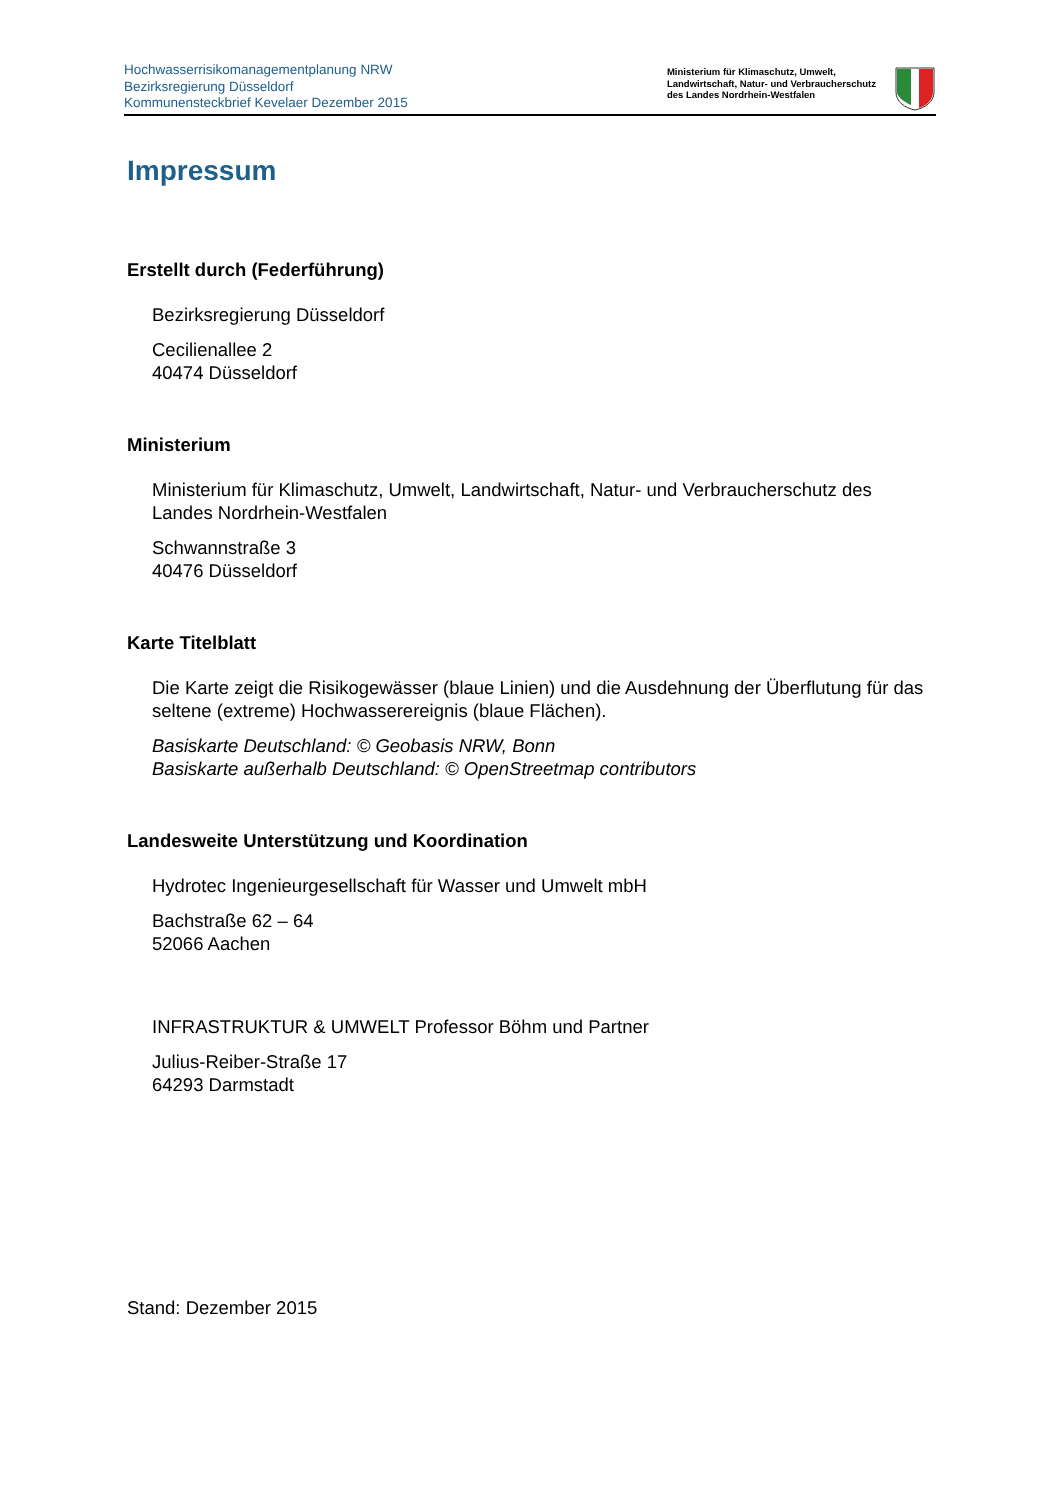Hochwasserrisikomanagementplanung NRW
Bezirksregierung Düsseldorf
Kommunensteckbrief Kevelaer Dezember 2015
Ministerium für Klimaschutz, Umwelt,
Landwirtschaft, Natur- und Verbraucherschutz
des Landes Nordrhein-Westfalen
Impressum
Erstellt durch (Federführung)
Bezirksregierung Düsseldorf
Cecilienallee 2
40474 Düsseldorf
Ministerium
Ministerium für Klimaschutz, Umwelt, Landwirtschaft, Natur- und Verbraucherschutz des Landes Nordrhein-Westfalen
Schwannstraße 3
40476 Düsseldorf
Karte Titelblatt
Die Karte zeigt die Risikogewässer (blaue Linien) und die Ausdehnung der Überflutung für das seltene (extreme) Hochwasserereignis (blaue Flächen).
Basiskarte Deutschland: © Geobasis NRW, Bonn
Basiskarte außerhalb Deutschland: © OpenStreetmap contributors
Landesweite Unterstützung und Koordination
Hydrotec Ingenieurgesellschaft für Wasser und Umwelt mbH
Bachstraße 62 – 64
52066 Aachen
INFRASTRUKTUR & UMWELT Professor Böhm und Partner
Julius-Reiber-Straße 17
64293 Darmstadt
Stand: Dezember 2015